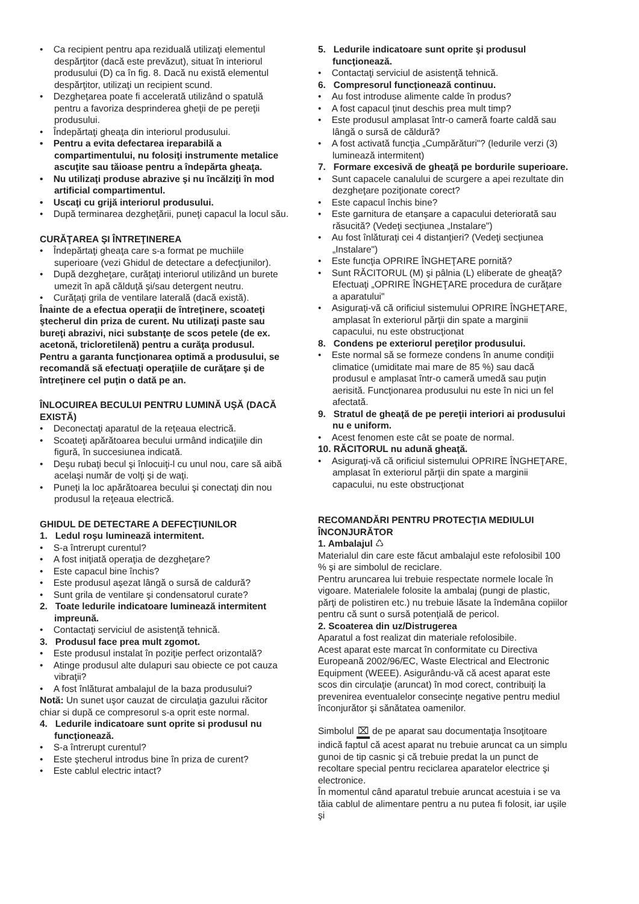• Ca recipient pentru apa reziduală utilizaţi elementul despărţitor (dacă este prevăzut), situat în interiorul produsului (D) ca în fig. 8. Dacă nu există elementul despărţitor, utilizaţi un recipient scund.
• Dezgheţarea poate fi accelerată utilizând o spatulă pentru a favoriza desprinderea gheţii de pe pereţii produsului.
• Îndepărtaţi gheaţa din interiorul produsului.
• Pentru a evita defectarea ireparabilă a compartimentului, nu folosiţi instrumente metalice ascuţite sau tăioase pentru a îndepărta gheaţa.
• Nu utilizaţi produse abrazive şi nu încălziţi în mod artificial compartimentul.
• Uscaţi cu grijă interiorul produsului.
• După terminarea dezgheţării, puneţi capacul la locul său.
CURĂŢAREA ŞI ÎNTREŢINEREA
• Îndepărtaţi gheaţa care s-a format pe muchiile superioare (vezi Ghidul de detectare a defecţiunilor).
• După dezgheţare, curăţaţi interiorul utilizând un burete umezit în apă călduţă şi/sau detergent neutru.
• Curăţaţi grila de ventilare laterală (dacă există).
Înainte de a efectua operaţii de întreţinere, scoateţi ştecherul din priza de curent. Nu utilizaţi paste sau bureţi abrazivi, nici substanţe de scos petele (de ex. acetonă, tricloretilenă) pentru a curăţa produsul.
Pentru a garanta funcţionarea optimă a produsului, se recomandă să efectuaţi operaţiile de curăţare şi de întreţinere cel puţin o dată pe an.
ÎNLOCUIREA BECULUI PENTRU LUMINĂ UŞĂ (DACĂ EXISTĂ)
• Deconectaţi aparatul de la reţeaua electrică.
• Scoateţi apărătoarea becului urmând indicaţiile din figură, în succesiunea indicată.
• Deşu rubaţi becul şi înlocuiţi-l cu unul nou, care să aibă acelaşi număr de volţi şi de waţi.
• Puneţi la loc apărătoarea becului şi conectaţi din nou produsul la reţeaua electrică.
GHIDUL DE DETECTARE A DEFECŢIUNILOR
1. Ledul roşu luminează intermitent.
• S-a întrerupt curentul?
• A fost iniţiată operaţia de dezgheţare?
• Este capacul bine închis?
• Este produsul aşezat lângă o sursă de caldură?
• Sunt grila de ventilare şi condensatorul curate?
2. Toate ledurile indicatoare luminează intermitent impreună.
• Contactaţi serviciul de asistenţă tehnică.
3. Produsul face prea mult zgomot.
• Este produsul instalat în poziţie perfect orizontală?
• Atinge produsul alte dulapuri sau obiecte ce pot cauza vibraţii?
• A fost înlăturat ambalajul de la baza produsului?
Notă: Un sunet uşor cauzat de circulaţia gazului răcitor chiar si după ce compresorul s-a oprit este normal.
4. Ledurile indicatoare sunt oprite si produsul nu funcţionează.
• S-a întrerupt curentul?
• Este ştecherul introdus bine în priza de curent?
• Este cablul electric intact?
5. Ledurile indicatoare sunt oprite şi produsul funcţionează.
• Contactaţi serviciul de asistenţă tehnică.
6. Compresorul funcţionează continuu.
• Au fost introduse alimente calde în produs?
• A fost capacul ţinut deschis prea mult timp?
• Este produsul amplasat într-o cameră foarte caldă sau lângă o sursă de căldură?
• A fost activată funcţia „Cumpărături"? (ledurile verzi (3) luminează intermitent)
7. Formare excesivă de gheaţă pe bordurile superioare.
• Sunt capacele canalului de scurgere a apei rezultate din dezgheţare poziţionate corect?
• Este capacul închis bine?
• Este garnitura de etanşare a capacului deteriorată sau răsucită? (Vedeţi secţiunea „Instalare")
• Au fost înlăturaţi cei 4 distanţieri? (Vedeţi secţiunea „Instalare")
• Este funcţia OPRIRE ÎNGHEŢARE pornită?
• Sunt RĂCITORUL (M) şi pâlnia (L) eliberate de gheaţă? Efectuaţi „OPRIRE ÎNGHEŢARE procedura de curăţare a aparatului"
• Asiguraţi-vă că orificiul sistemului OPRIRE ÎNGHEŢARE, amplasat în exteriorul părţii din spate a marginii capacului, nu este obstrucţionat
8. Condens pe exteriorul pereţilor produsului.
• Este normal să se formeze condens în anume condiţii climatice (umiditate mai mare de 85 %) sau dacă produsul e amplasat într-o cameră umedă sau puţin aerisită. Funcţionarea produsului nu este în nici un fel afectată.
9. Stratul de gheaţă de pe pereţii interiori ai produsului nu e uniform.
• Acest fenomen este cât se poate de normal.
10. RĂCITORUL nu adună gheaţă.
• Asiguraţi-vă că orificiul sistemului OPRIRE ÎNGHEŢARE, amplasat în exteriorul părţii din spate a marginii capacului, nu este obstrucţionat
RECOMANDĂRI PENTRU PROTECŢIA MEDIULUI ÎNCONJURĂTOR
1. Ambalajul ♺
Materialul din care este făcut ambalajul este refolosibil 100 % şi are simbolul de reciclare.
Pentru aruncarea lui trebuie respectate normele locale în vigoare. Materialele folosite la ambalaj (pungi de plastic, părţi de polistiren etc.) nu trebuie lăsate la îndemâna copiilor pentru că sunt o sursă potenţială de pericol.
2. Scoaterea din uz/Distrugerea
Aparatul a fost realizat din materiale refolosibile.
Acest aparat este marcat în conformitate cu Directiva Europeană 2002/96/EC, Waste Electrical and Electronic Equipment (WEEE). Asigurându-vă că acest aparat este scos din circulaţie (aruncat) în mod corect, contribuiţi la prevenirea eventualelor consecinţe negative pentru mediul înconjurător şi sănătatea oamenilor.
Simbolul ⌧ de pe aparat sau documentaţia însoţitoare indică faptul că acest aparat nu trebuie aruncat ca un simplu gunoi de tip casnic şi că trebuie predat la un punct de recoltare special pentru reciclarea aparatelor electrice şi electronice.
În momentul când aparatul trebuie aruncat acestuia i se va tăia cablul de alimentare pentru a nu putea fi folosit, iar uşile şi